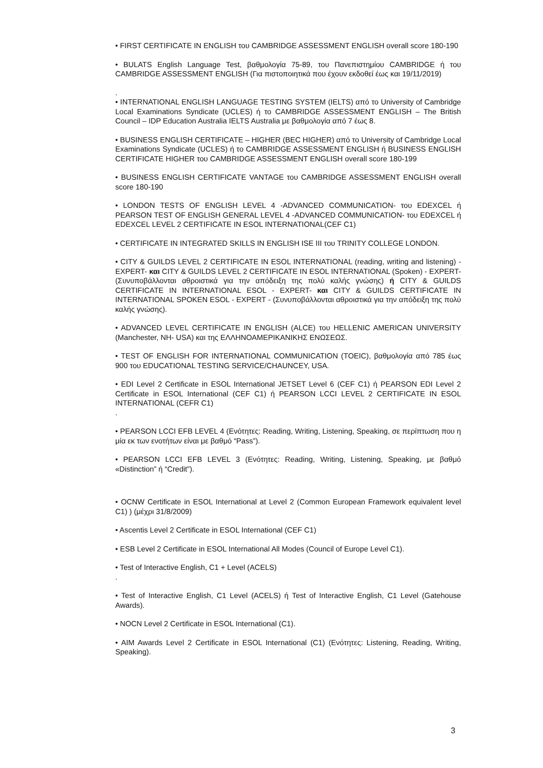• FIRST CERTIFICATE IN ENGLISH του CAMBRIDGE ASSESSMENT ENGLISH overall score 180-190
• BULATS English Language Test, βαθμολογία 75-89, του Πανεπιστημίου CAMBRIDGE ή του CAMBRIDGE ASSESSMENT ENGLISH (Για πιστοποιητικά που έχουν εκδοθεί έως και 19/11/2019)
.
• INTERNATIONAL ENGLISH LANGUAGE TESTING SYSTEM (IELTS) από το University of Cambridge Local Examinations Syndicate (UCLES) ή το CAMBRIDGE ASSESSMENT ENGLISH – The British Council – IDP Education Australia IELTS Australia με βαθμολογία από 7 έως 8.
• BUSINESS ENGLISH CERTIFICATE – HIGHER (BEC HIGHER) από το University of Cambridge Local Examinations Syndicate (UCLES) ή το CAMBRIDGE ASSESSMENT ENGLISH ή BUSINESS ENGLISH CERTIFICATE HIGHER του CAMBRIDGE ASSESSMENT ENGLISH overall score 180-199
• BUSINESS ENGLISH CERTIFICATE VANTAGE του CAMBRIDGE ASSESSMENT ENGLISH overall score 180-190
• LONDON TESTS OF ENGLISH LEVEL 4 -ADVANCED COMMUNICATION- του EDEXCEL ή PEARSON TEST OF ENGLISH GENERAL LEVEL 4 -ADVANCED COMMUNICATION- του EDEXCEL ή EDEXCEL LEVEL 2 CERTIFICATE IN ESOL INTERNATIONAL(CEF C1)
• CERTIFICATE IN INTEGRATED SKILLS IN ENGLISH ISE III του TRINITY COLLEGE LONDON.
• CITY & GUILDS LEVEL 2 CERTIFICATE IN ESOL INTERNATIONAL (reading, writing and listening) - EXPERT- και CITY & GUILDS LEVEL 2 CERTIFICATE IN ESOL INTERNATIONAL (Spoken) - EXPERT- (Συνυποβάλλονται αθροιστικά για την απόδειξη της πολύ καλής γνώσης) ή CITY & GUILDS CERTIFICATE IN INTERNATIONAL ESOL - EXPERT- και CITY & GUILDS CERTIFICATE IN INTERNATIONAL SPOKEN ESOL - EXPERT - (Συνυποβάλλονται αθροιστικά για την απόδειξη της πολύ καλής γνώσης).
• ADVANCED LEVEL CERTIFICATE IN ENGLISH (ALCE) του HELLENIC AMERICAN UNIVERSITY (Manchester, NH- USA) και της ΕΛΛΗΝΟΑΜΕΡΙΚΑΝΙΚΗΣ ΕΝΩΣΕΩΣ.
• TEST OF ENGLISH FOR INTERNATIONAL COMMUNICATION (TOEIC), βαθμολογία από 785 έως 900 του EDUCATIONAL TESTING SERVICE/CHAUNCEY, USA.
• EDI Level 2 Certificate in ESOL International JETSET Level 6 (CEF C1) ή PEARSON EDI Level 2 Certificate in ESOL International (CEF C1) ή PEARSON LCCI LEVEL 2 CERTIFICATE IN ESOL INTERNATIONAL (CEFR C1)
.
• PEARSON LCCI EFB LEVEL 4 (Ενότητες: Reading, Writing, Listening, Speaking, σε περίπτωση που η μία εκ των ενοτήτων είναι με βαθμό “Pass”).
• PEARSON LCCI EFB LEVEL 3 (Ενότητες: Reading, Writing, Listening, Speaking, με βαθμό «Distinction” ή “Credit”).
• OCNW Certificate in ESOL International at Level 2 (Common European Framework equivalent level C1) ) (μέχρι 31/8/2009)
• Ascentis Level 2 Certificate in ESOL International (CEF C1)
• ESB Level 2 Certificate in ESOL International All Modes (Council of Europe Level C1).
• Test of Interactive English, C1 + Level (ACELS)
.
• Test of Interactive English, C1 Level (ACELS) ή Test of Interactive English, C1 Level (Gatehouse Awards).
• NOCN Level 2 Certificate in ESOL International (C1).
• AIM Awards Level 2 Certificate in ESOL International (C1) (Ενότητες: Listening, Reading, Writing, Speaking).
3